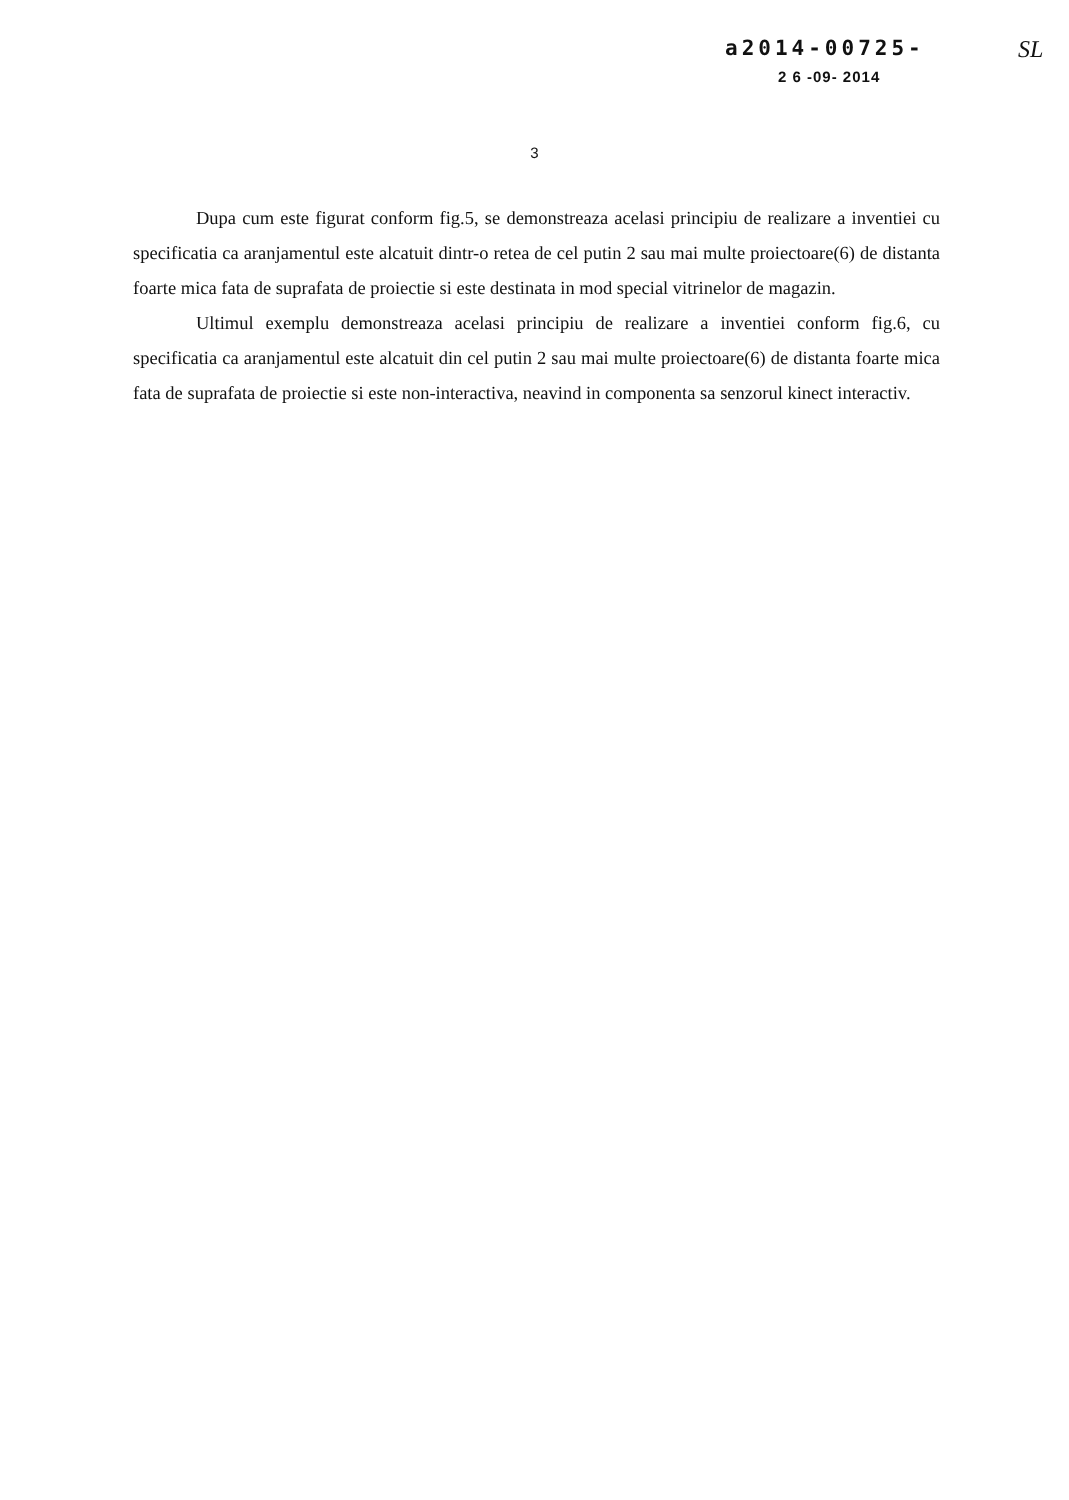a2014-00725-
2 6 -09- 2014
SL
3
Dupa cum este figurat conform fig.5, se demonstreaza acelasi principiu de realizare a inventiei cu specificatia ca aranjamentul este alcatuit dintr-o retea de cel putin 2 sau mai multe proiectoare(6) de distanta foarte mica fata de suprafata de proiectie si este destinata in mod special vitrinelor de magazin.
Ultimul exemplu demonstreaza acelasi principiu de realizare a inventiei conform fig.6, cu specificatia ca aranjamentul este alcatuit din cel putin 2 sau mai multe proiectoare(6) de distanta foarte mica fata de suprafata de proiectie si este non-interactiva, neavind in componenta sa senzorul kinect interactiv.